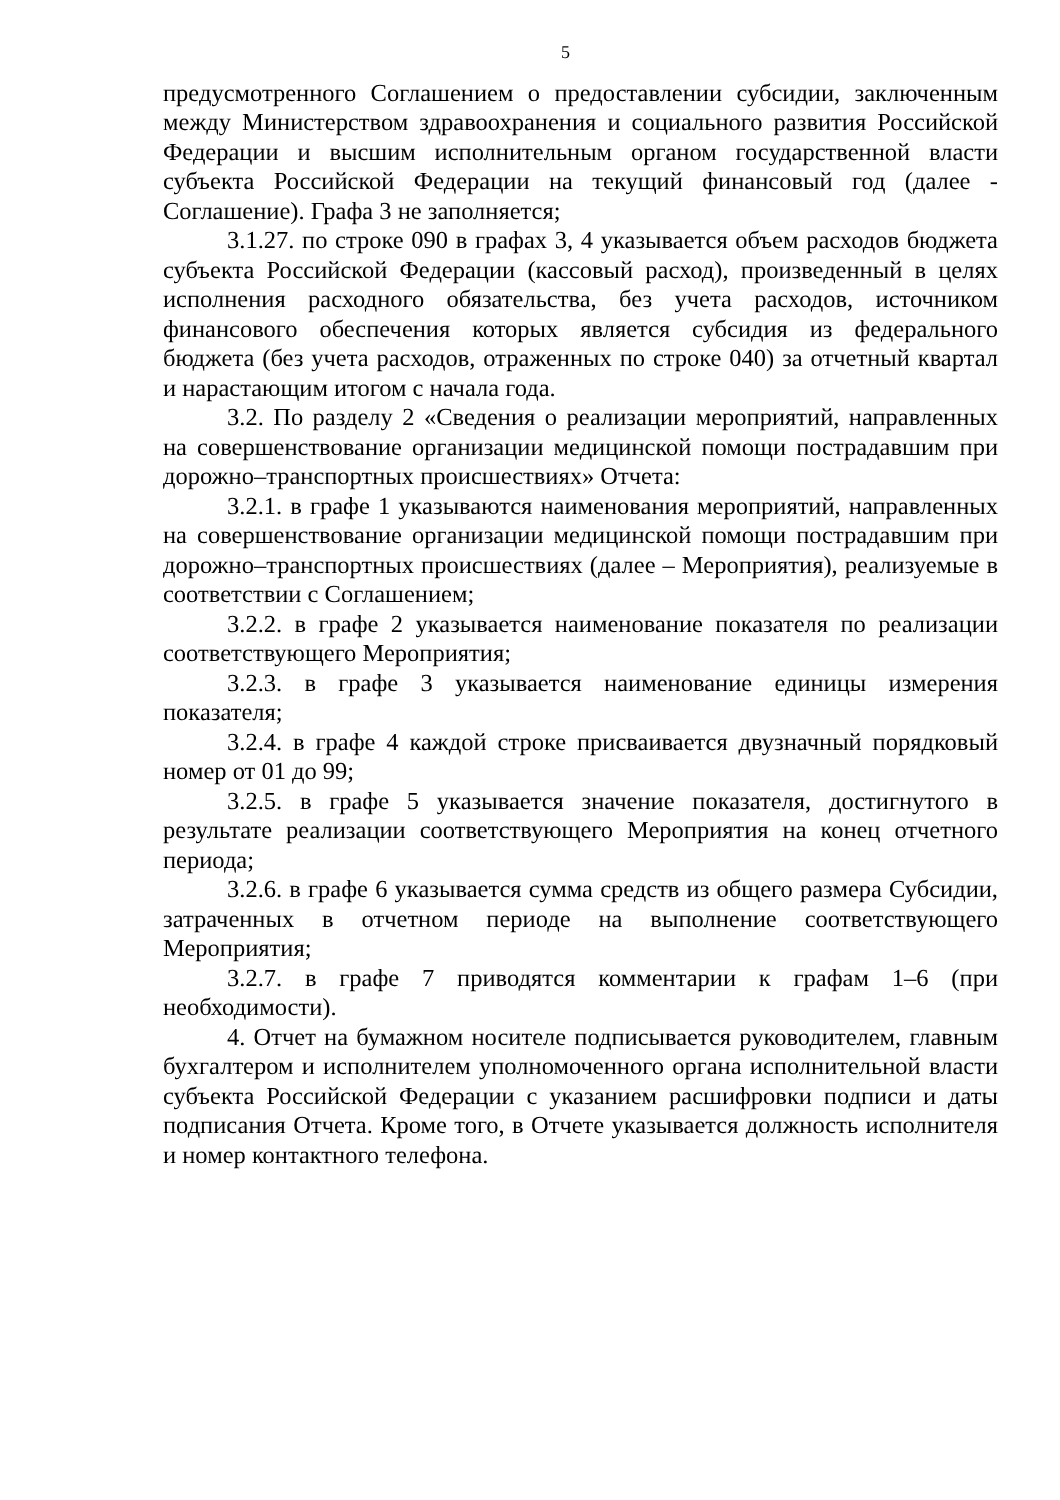5
предусмотренного Соглашением о предоставлении субсидии, заключенным между Министерством здравоохранения и социального развития Российской Федерации и высшим исполнительным органом государственной власти субъекта Российской Федерации на текущий финансовый год (далее - Соглашение). Графа 3 не заполняется;
3.1.27. по строке 090 в графах 3, 4 указывается объем расходов бюджета субъекта Российской Федерации (кассовый расход), произведенный в целях исполнения расходного обязательства, без учета расходов, источником финансового обеспечения которых является субсидия из федерального бюджета (без учета расходов, отраженных по строке 040) за отчетный квартал и нарастающим итогом с начала года.
3.2. По разделу 2 «Сведения о реализации мероприятий, направленных на совершенствование организации медицинской помощи пострадавшим при дорожно–транспортных происшествиях» Отчета:
3.2.1. в графе 1 указываются наименования мероприятий, направленных на совершенствование организации медицинской помощи пострадавшим при дорожно–транспортных происшествиях (далее – Мероприятия), реализуемые в соответствии с Соглашением;
3.2.2. в графе 2 указывается наименование показателя по реализации соответствующего Мероприятия;
3.2.3. в графе 3 указывается наименование единицы измерения показателя;
3.2.4. в графе 4 каждой строке присваивается двузначный порядковый номер от 01 до 99;
3.2.5. в графе 5 указывается значение показателя, достигнутого в результате реализации соответствующего Мероприятия на конец отчетного периода;
3.2.6. в графе 6 указывается сумма средств из общего размера Субсидии, затраченных в отчетном периоде на выполнение соответствующего Мероприятия;
3.2.7. в графе 7 приводятся комментарии к графам 1–6 (при необходимости).
4. Отчет на бумажном носителе подписывается руководителем, главным бухгалтером и исполнителем уполномоченного органа исполнительной власти субъекта Российской Федерации с указанием расшифровки подписи и даты подписания Отчета. Кроме того, в Отчете указывается должность исполнителя и номер контактного телефона.